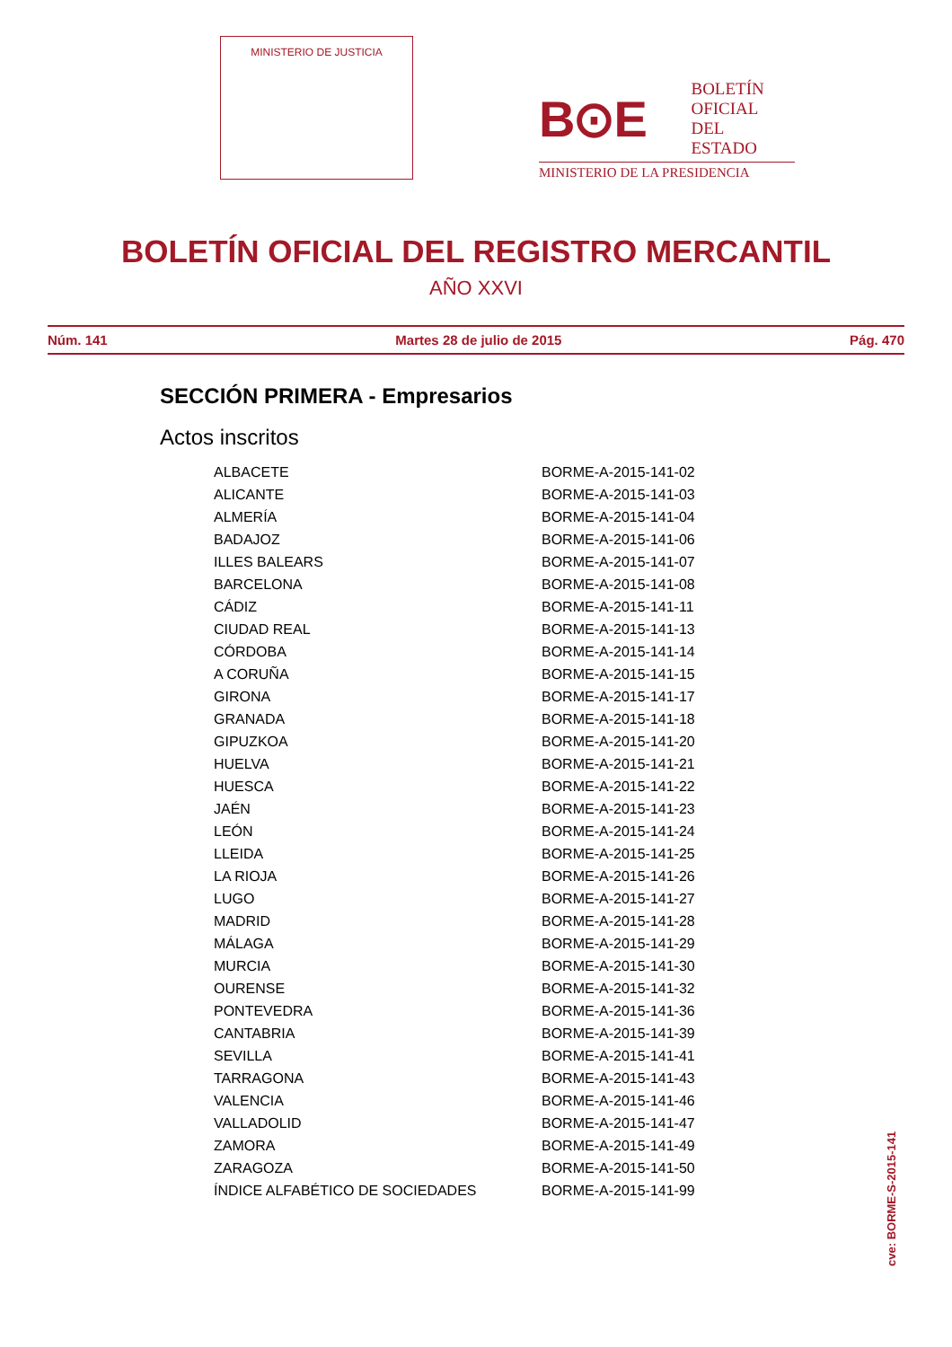MINISTERIO DE JUSTICIA
B⊙E
BOLETÍN
OFICIAL DEL
ESTADO
MINISTERIO DE LA PRESIDENCIA
BOLETÍN OFICIAL DEL REGISTRO MERCANTIL
AÑO XXVI
Núm. 141 Martes 28 de julio de 2015 Pág. 470
SECCIÓN PRIMERA - Empresarios
Actos inscritos
| ALBACETE | BORME-A-2015-141-02 |
| ALICANTE | BORME-A-2015-141-03 |
| ALMERÍA | BORME-A-2015-141-04 |
| BADAJOZ | BORME-A-2015-141-06 |
| ILLES BALEARS | BORME-A-2015-141-07 |
| BARCELONA | BORME-A-2015-141-08 |
| CÁDIZ | BORME-A-2015-141-11 |
| CIUDAD REAL | BORME-A-2015-141-13 |
| CÓRDOBA | BORME-A-2015-141-14 |
| A CORUÑA | BORME-A-2015-141-15 |
| GIRONA | BORME-A-2015-141-17 |
| GRANADA | BORME-A-2015-141-18 |
| GIPUZKOA | BORME-A-2015-141-20 |
| HUELVA | BORME-A-2015-141-21 |
| HUESCA | BORME-A-2015-141-22 |
| JAÉN | BORME-A-2015-141-23 |
| LEÓN | BORME-A-2015-141-24 |
| LLEIDA | BORME-A-2015-141-25 |
| LA RIOJA | BORME-A-2015-141-26 |
| LUGO | BORME-A-2015-141-27 |
| MADRID | BORME-A-2015-141-28 |
| MÁLAGA | BORME-A-2015-141-29 |
| MURCIA | BORME-A-2015-141-30 |
| OURENSE | BORME-A-2015-141-32 |
| PONTEVEDRA | BORME-A-2015-141-36 |
| CANTABRIA | BORME-A-2015-141-39 |
| SEVILLA | BORME-A-2015-141-41 |
| TARRAGONA | BORME-A-2015-141-43 |
| VALENCIA | BORME-A-2015-141-46 |
| VALLADOLID | BORME-A-2015-141-47 |
| ZAMORA | BORME-A-2015-141-49 |
| ZARAGOZA | BORME-A-2015-141-50 |
| ÍNDICE ALFABÉTICO DE SOCIEDADES | BORME-A-2015-141-99 |
cve: BORME-S-2015-141